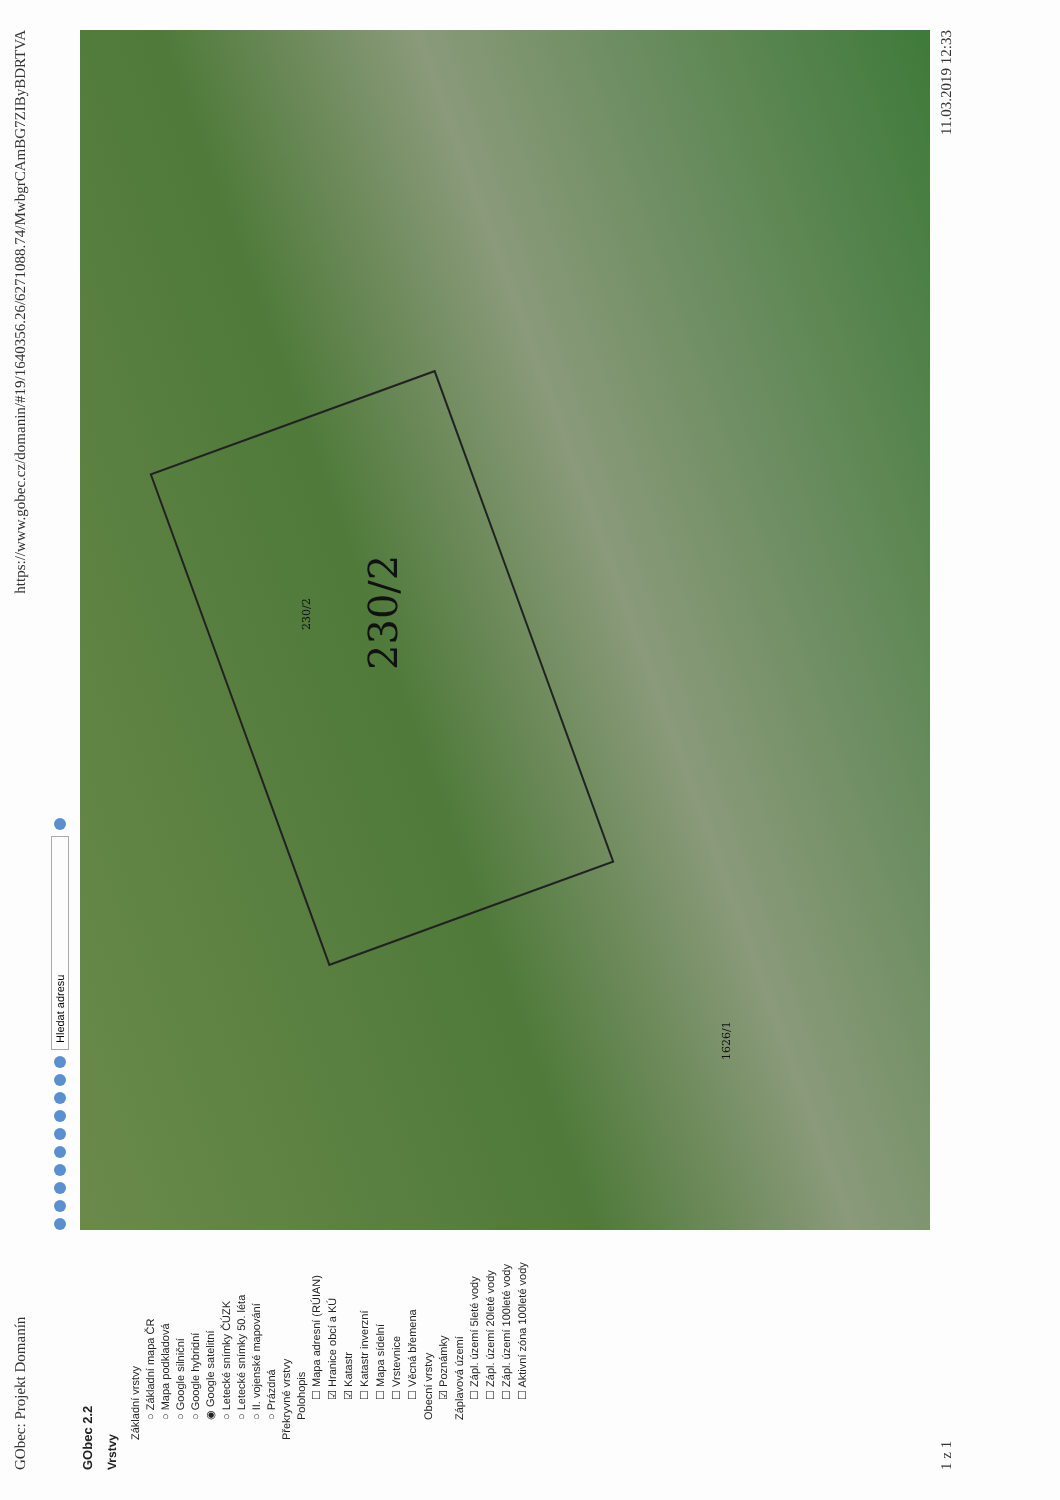GObec: Projekt Domanín https://www.gobec.cz/domanin/#19/1640356.26/6271088.74/MwbgrCAmBG7ZIByBDRTVA
GObec 2.2
Vrstvy
Základní vrstvy
○ Základní mapa ČR
○ Mapa podkladová
○ Google silniční
○ Google hybridní
◉ Google satelitní
○ Letecké snímky ČÚZK
○ Letecké snímky 50. léta
○ II. vojenské mapování
○ Prázdná
Překryvné vrstvy
Polohopis
☐ Mapa adresní (RÚIAN)
☑ Hranice obcí a KÚ
☑ Katastr
☐ Katastr inverzní
☐ Mapa sídelní
☐ Vrstevnice
☐ Věcná břemena
Obecní vrstvy
☑ Poznámky
Záplavová území
☐ Zápl. území 5leté vody
☐ Zápl. území 20leté vody
☐ Zápl. území 100leté vody
☐ Aktivní zóna 100leté vody
Hledat adresu
230/2
230/2
1626/1
1 z 1 11.03.2019 12:33